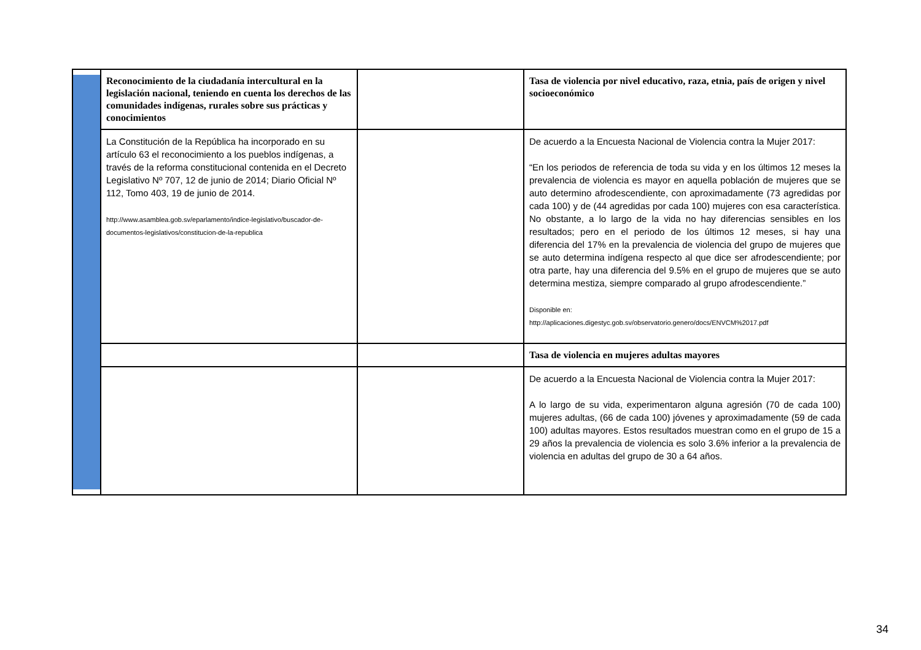| | Reconocimiento de la ciudadanía intercultural en la legislación nacional, teniendo en cuenta los derechos de las comunidades indígenas, rurales sobre sus prácticas y conocimientos | | Tasa de violencia por nivel educativo, raza, etnia, país de origen y nivel socioeconómico |
| | La Constitución de la República ha incorporado en su artículo 63 el reconocimiento a los pueblos indígenas, a través de la reforma constitucional contenida en el Decreto Legislativo Nº 707, 12 de junio de 2014; Diario Oficial Nº 112, Tomo 403, 19 de junio de 2014. http://www.asamblea.gob.sv/eparlamento/indice-legislativo/buscador-de-documentos-legislativos/constitucion-de-la-republica | | De acuerdo a la Encuesta Nacional de Violencia contra la Mujer 2017: “En los periodos de referencia de toda su vida y en los últimos 12 meses la prevalencia de violencia es mayor en aquella población de mujeres que se auto determino afrodescendiente, con aproximadamente (73 agredidas por cada 100) y de (44 agredidas por cada 100) mujeres con esa característica. No obstante, a lo largo de la vida no hay diferencias sensibles en los resultados; pero en el periodo de los últimos 12 meses, si hay una diferencia del 17% en la prevalencia de violencia del grupo de mujeres que se auto determina indígena respecto al que dice ser afrodescendiente; por otra parte, hay una diferencia del 9.5% en el grupo de mujeres que se auto determina mestiza, siempre comparado al grupo afrodescendiente.” Disponible en: http://aplicaciones.digestyc.gob.sv/observatorio.genero/docs/ENVCM%2017.pdf |
| | | | Tasa de violencia en mujeres adultas mayores |
| | | | De acuerdo a la Encuesta Nacional de Violencia contra la Mujer 2017: A lo largo de su vida, experimentaron alguna agresión (70 de cada 100) mujeres adultas, (66 de cada 100) jóvenes y aproximadamente (59 de cada 100) adultas mayores. Estos resultados muestran como en el grupo de 15 a 29 años la prevalencia de violencia es solo 3.6% inferior a la prevalencia de violencia en adultas del grupo de 30 a 64 años. |
34